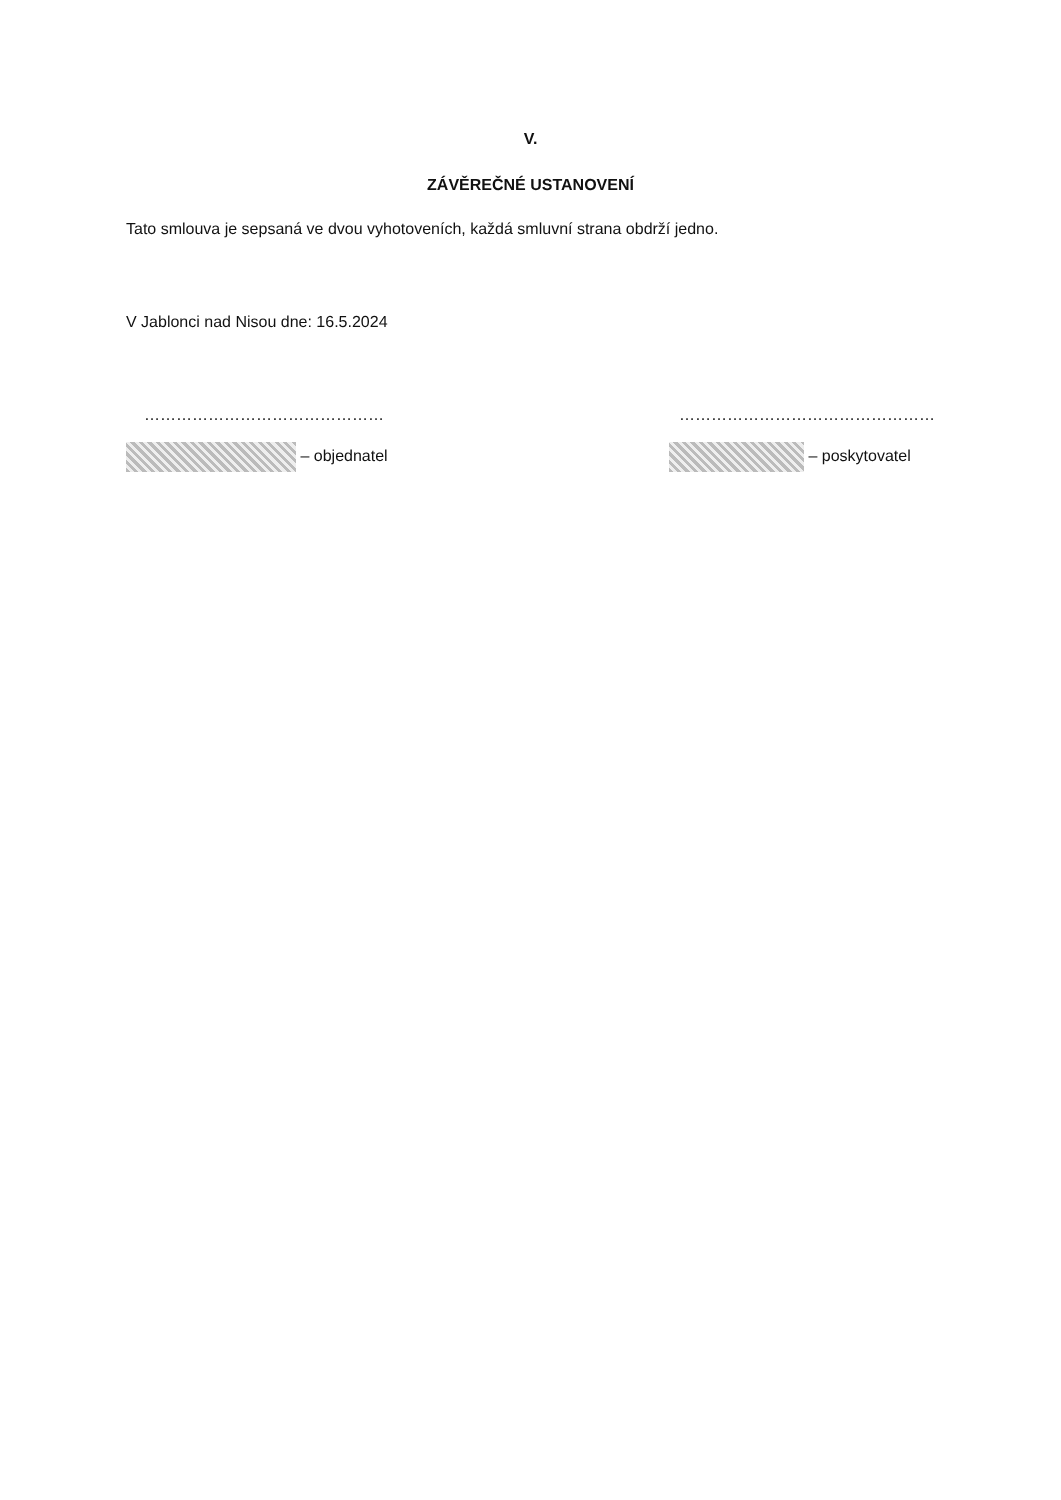V.
ZÁVĚREČNÉ USTANOVENÍ
Tato smlouva je sepsaná ve dvou vyhotoveních, každá smluvní strana obdrží jedno.
V Jablonci nad Nisou dne: 16.5.2024
………………………………………
– objednatel
…………………………………………
– poskytovatel